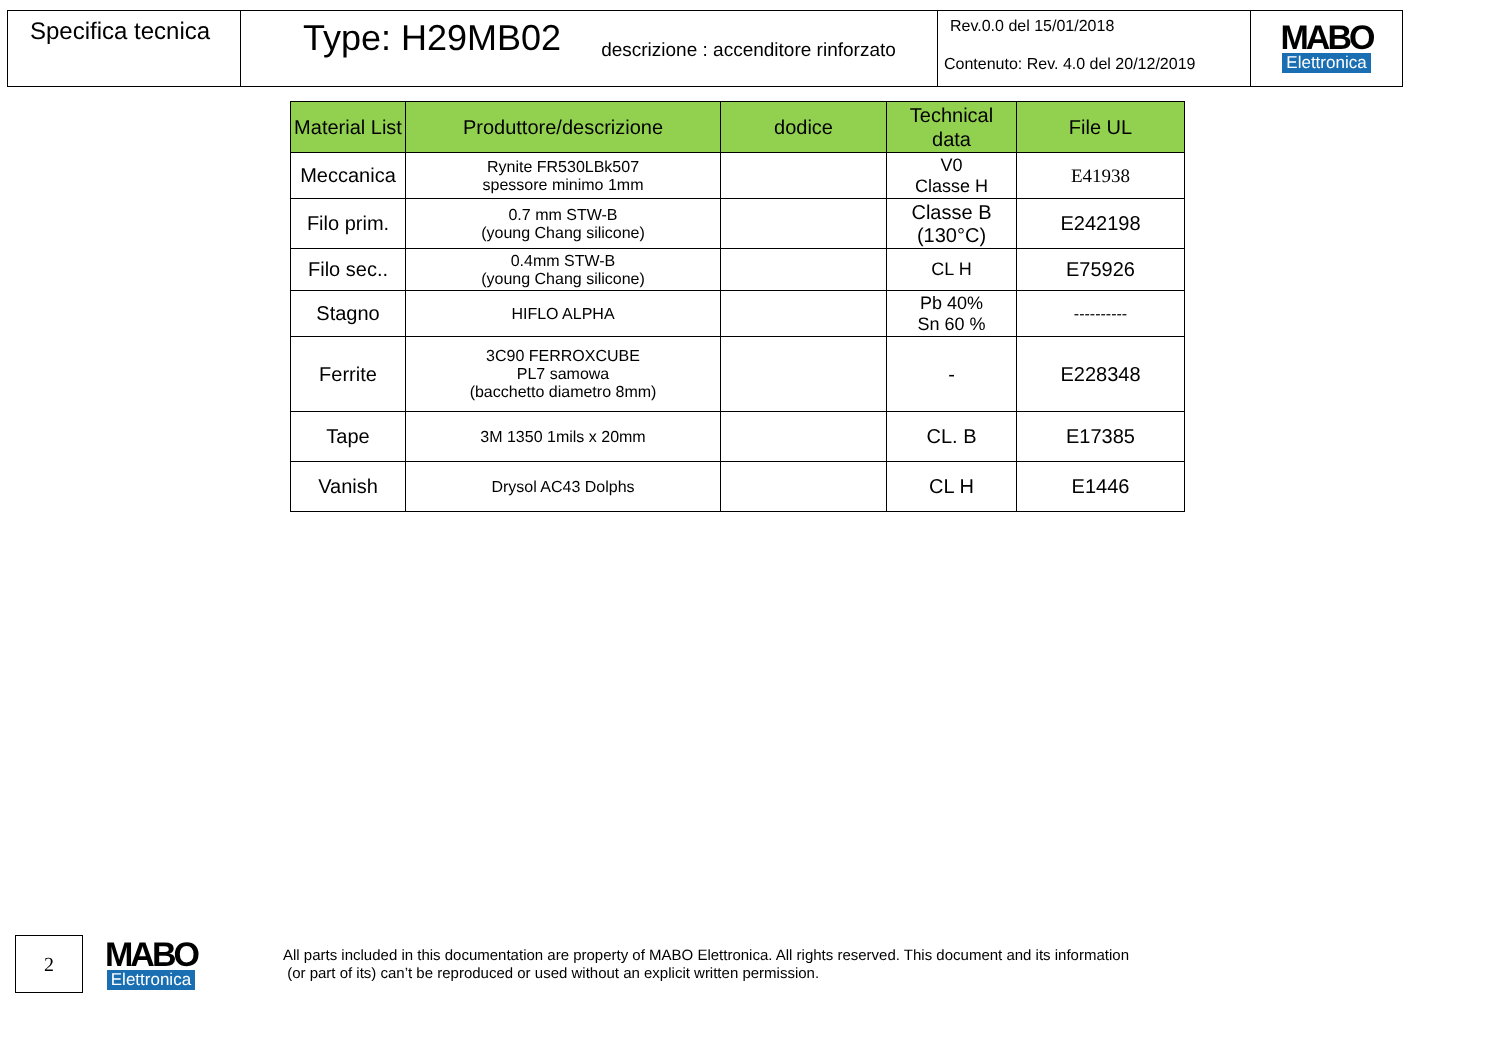Specifica tecnica
Type: H29MB02 descrizione : accenditore rinforzato
Rev.0.0 del 15/01/2018
Contenuto: Rev. 4.0 del 20/12/2019
MABO
Elettronica
| Material List | Produttore/descrizione | dodice | Technical data | File UL |
| --- | --- | --- | --- | --- |
| Meccanica | Rynite FR530LBk507 spessore minimo 1mm | | V0 Classe H | E41938 |
| Filo prim. | 0.7 mm STW-B (young Chang silicone) | | Classe B (130°C) | E242198 |
| Filo sec.. | 0.4mm STW-B (young Chang silicone) | | CL H | E75926 |
| Stagno | HIFLO ALPHA | | Pb 40% Sn 60 % | ---------- |
| Ferrite | 3C90 FERROXCUBE PL7 samowa (bacchetto diametro 8mm) | | - | E228348 |
| Tape | 3M 1350 1mils x 20mm | | CL. B | E17385 |
| Vanish | Drysol AC43 Dolphs | | CL H | E1446 |
2
MABO
Elettronica
All parts included in this documentation are property of MABO Elettronica. All rights reserved. This document and its information
(or part of its) can’t be reproduced or used without an explicit written permission.